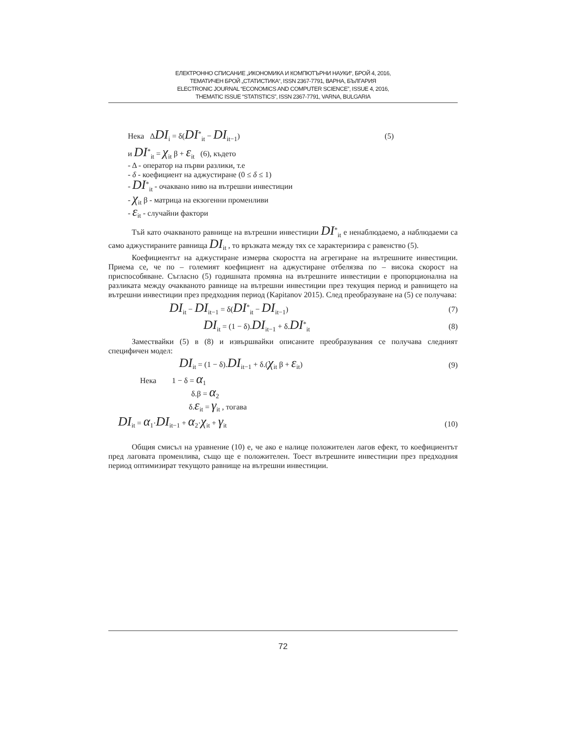ЕЛЕКТРОННО СПИСАНИЕ „ИКОНОМИКА И КОМПЮТЪРНИ НАУКИ“, БРОЙ 4, 2016,
ТЕМАТИЧЕН БРОЙ „СТАТИСТИКА“, ISSN 2367-7791, ВАРНА, БЪЛГАРИЯ
ELECTRONIC JOURNAL “ECONOMICS AND COMPUTER SCIENCE”, ISSUE 4, 2016,
THEMATIC ISSUE “STATISTICS”, ISSN 2367-7791, VARNA, BULGARIA
Нека ΔDI<sub>i</sub> = δ(DI<sup>*</sup><sub>it</sub> − DI<sub>it−1</sub>) (5)
и DI<sup>*</sup><sub>it</sub> = χ<sub>it</sub> β + ε<sub>it</sub> (6), където
- Δ - оператор на първи разлики, т.е
- δ - коефициент на аджустиране (0 ≤ δ ≤ 1)
- DI<sup>*</sup><sub>it</sub> - очаквано ниво на вътрешни инвестиции
- χ<sub>it</sub> β - матрица на екзогенни променливи
- ε<sub>it</sub> - случайни фактори
Тъй като очакваното равнище на вътрешни инвестиции DI<sup>*</sup><sub>it</sub> е ненаблюдаемо, а наблюдаеми са само аджустираните равнища DI<sub>it</sub> , то връзката между тях се характеризира с равенство (5).
Коефициентът на аджустиране измерва скоростта на агрегиране на вътрешните инвестиции. Приема се, че по – големият коефициент на аджустиране отбелязва по – висока скорост на приспособяване. Съгласно (5) годишната промяна на вътрешните инвестиции е пропорционална на разликата между очакваното равнище на вътрешни инвестиции през текущия период и равнището на вътрешни инвестиции през предходния период (Kapitanov 2015). След преобразуване на (5) се получава:
DI<sub>it</sub> − DI<sub>it−1</sub> = δ(DI<sup>*</sup><sub>it</sub> − DI<sub>it−1</sub>) (7)
DI<sub>it</sub> = (1 − δ).DI<sub>it−1</sub> + δ.DI<sup>*</sup><sub>it</sub> (8)
Замествайки (5) в (8) и извършвайки описаните преобразувания се получава следният специфичен модел:
DI<sub>it</sub> = (1 − δ).DI<sub>it−1</sub> + δ.(χ<sub>it</sub> β + ε<sub>it</sub>) (9)
Нека 1 − δ = α<sub>1</sub>
δ.β = α<sub>2</sub>
δ.ε<sub>it</sub> = γ<sub>it</sub> , тогава
DI<sub>it</sub> = α<sub>1</sub>·DI<sub>it−1</sub> + α<sub>2</sub>·χ<sub>it</sub> + γ<sub>it</sub> (10)
Общия смисъл на уравнение (10) е, че ако е налице положителен лагов ефект, то коефициентът пред лаговата променлива, също ще е положителен. Тоест вътрешните инвестиции през предходния период оптимизират текущото равнище на вътрешни инвестиции.
72